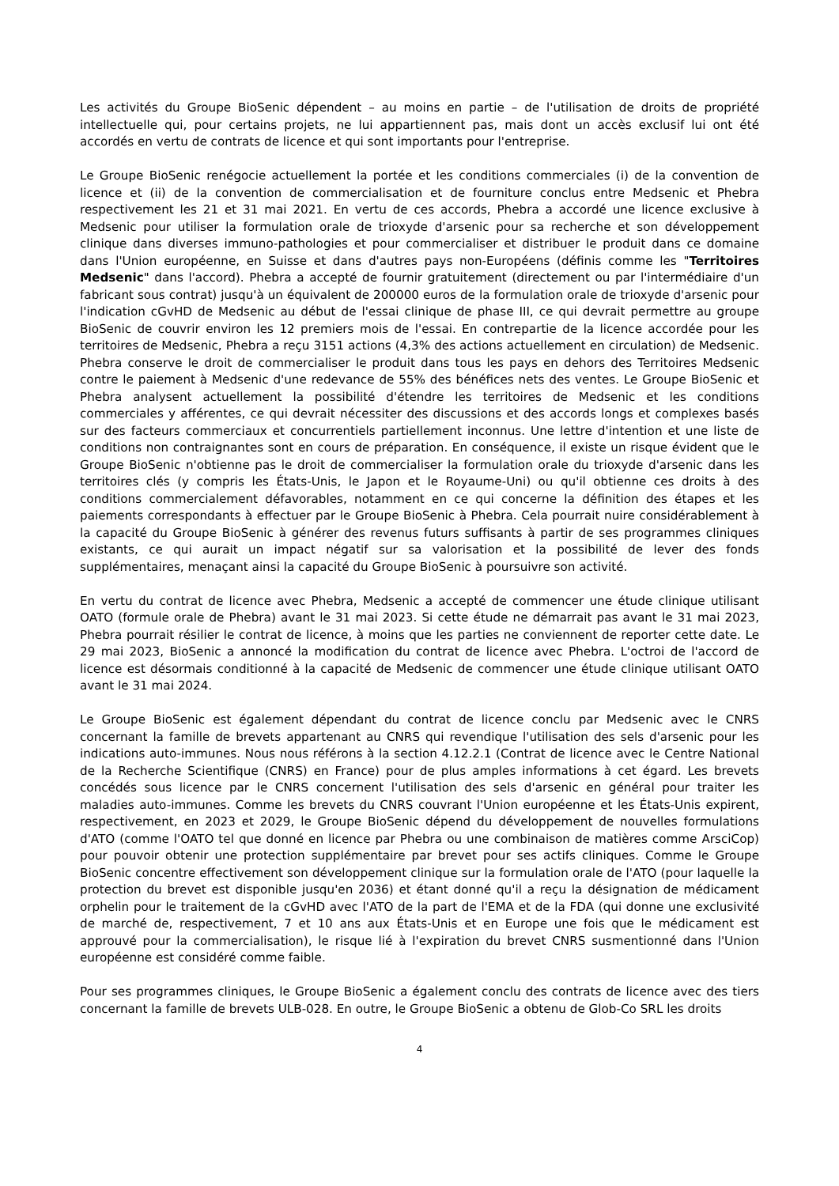Les activités du Groupe BioSenic dépendent – au moins en partie – de l'utilisation de droits de propriété intellectuelle qui, pour certains projets, ne lui appartiennent pas, mais dont un accès exclusif lui ont été accordés en vertu de contrats de licence et qui sont importants pour l'entreprise.
Le Groupe BioSenic renégocie actuellement la portée et les conditions commerciales (i) de la convention de licence et (ii) de la convention de commercialisation et de fourniture conclus entre Medsenic et Phebra respectivement les 21 et 31 mai 2021. En vertu de ces accords, Phebra a accordé une licence exclusive à Medsenic pour utiliser la formulation orale de trioxyde d'arsenic pour sa recherche et son développement clinique dans diverses immuno-pathologies et pour commercialiser et distribuer le produit dans ce domaine dans l'Union européenne, en Suisse et dans d'autres pays non-Européens (définis comme les "Territoires Medsenic" dans l'accord). Phebra a accepté de fournir gratuitement (directement ou par l'intermédiaire d'un fabricant sous contrat) jusqu'à un équivalent de 200000 euros de la formulation orale de trioxyde d'arsenic pour l'indication cGvHD de Medsenic au début de l'essai clinique de phase III, ce qui devrait permettre au groupe BioSenic de couvrir environ les 12 premiers mois de l'essai. En contrepartie de la licence accordée pour les territoires de Medsenic, Phebra a reçu 3151 actions (4,3% des actions actuellement en circulation) de Medsenic. Phebra conserve le droit de commercialiser le produit dans tous les pays en dehors des Territoires Medsenic contre le paiement à Medsenic d'une redevance de 55% des bénéfices nets des ventes. Le Groupe BioSenic et Phebra analysent actuellement la possibilité d'étendre les territoires de Medsenic et les conditions commerciales y afférentes, ce qui devrait nécessiter des discussions et des accords longs et complexes basés sur des facteurs commerciaux et concurrentiels partiellement inconnus. Une lettre d'intention et une liste de conditions non contraignantes sont en cours de préparation. En conséquence, il existe un risque évident que le Groupe BioSenic n'obtienne pas le droit de commercialiser la formulation orale du trioxyde d'arsenic dans les territoires clés (y compris les États-Unis, le Japon et le Royaume-Uni) ou qu'il obtienne ces droits à des conditions commercialement défavorables, notamment en ce qui concerne la définition des étapes et les paiements correspondants à effectuer par le Groupe BioSenic à Phebra. Cela pourrait nuire considérablement à la capacité du Groupe BioSenic à générer des revenus futurs suffisants à partir de ses programmes cliniques existants, ce qui aurait un impact négatif sur sa valorisation et la possibilité de lever des fonds supplémentaires, menaçant ainsi la capacité du Groupe BioSenic à poursuivre son activité.
En vertu du contrat de licence avec Phebra, Medsenic a accepté de commencer une étude clinique utilisant OATO (formule orale de Phebra) avant le 31 mai 2023. Si cette étude ne démarrait pas avant le 31 mai 2023, Phebra pourrait résilier le contrat de licence, à moins que les parties ne conviennent de reporter cette date. Le 29 mai 2023, BioSenic a annoncé la modification du contrat de licence avec Phebra. L'octroi de l'accord de licence est désormais conditionné à la capacité de Medsenic de commencer une étude clinique utilisant OATO avant le 31 mai 2024.
Le Groupe BioSenic est également dépendant du contrat de licence conclu par Medsenic avec le CNRS concernant la famille de brevets appartenant au CNRS qui revendique l'utilisation des sels d'arsenic pour les indications auto-immunes. Nous nous référons à la section 4.12.2.1 (Contrat de licence avec le Centre National de la Recherche Scientifique (CNRS) en France) pour de plus amples informations à cet égard. Les brevets concédés sous licence par le CNRS concernent l'utilisation des sels d'arsenic en général pour traiter les maladies auto-immunes. Comme les brevets du CNRS couvrant l'Union européenne et les États-Unis expirent, respectivement, en 2023 et 2029, le Groupe BioSenic dépend du développement de nouvelles formulations d'ATO (comme l'OATO tel que donné en licence par Phebra ou une combinaison de matières comme ArsciCop) pour pouvoir obtenir une protection supplémentaire par brevet pour ses actifs cliniques. Comme le Groupe BioSenic concentre effectivement son développement clinique sur la formulation orale de l'ATO (pour laquelle la protection du brevet est disponible jusqu'en 2036) et étant donné qu'il a reçu la désignation de médicament orphelin pour le traitement de la cGvHD avec l'ATO de la part de l'EMA et de la FDA (qui donne une exclusivité de marché de, respectivement, 7 et 10 ans aux États-Unis et en Europe une fois que le médicament est approuvé pour la commercialisation), le risque lié à l'expiration du brevet CNRS susmentionné dans l'Union européenne est considéré comme faible.
Pour ses programmes cliniques, le Groupe BioSenic a également conclu des contrats de licence avec des tiers concernant la famille de brevets ULB-028. En outre, le Groupe BioSenic a obtenu de Glob-Co SRL les droits
4